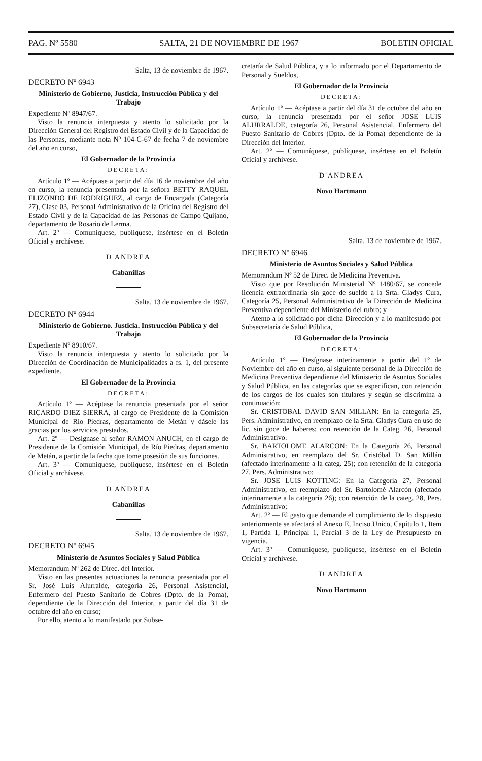PAG. Nº 5580 SALTA, 21 DE NOVIEMBRE DE 1967 BOLETIN OFICIAL
Salta, 13 de noviembre de 1967.
DECRETO Nº 6943
Ministerio de Gobierno, Justicia, Instrucción Pública y del Trabajo
Expediente Nº 8947/67.
Visto la renuncia interpuesta y atento lo solicitado por la Dirección General del Registro del Estado Civil y de la Capacidad de las Personas, mediante nota Nº 104-C-67 de fecha 7 de noviembre del año en curso,
El Gobernador de la Provincia
DECRETA:
Artículo 1º — Acéptase a partir del día 16 de noviembre del año en curso, la renuncia presentada por la señora BETTY RAQUEL ELIZONDO DE RODRIGUEZ, al cargo de Encargada (Categoría 27), Clase 03, Personal Administrativo de la Oficina del Registro del Estado Civil y de la Capacidad de las Personas de Campo Quijano, departamento de Rosario de Lerma.
Art. 2º — Comuníquese, publíquese, insértese en el Boletín Oficial y archívese.
D'ANDREA
Cabanillas
Salta, 13 de noviembre de 1967.
DECRETO Nº 6944
Ministerio de Gobierno. Justicia. Instrucción Pública y del Trabajo
Expediente Nº 8910/67.
Visto la renuncia interpuesta y atento lo solicitado por la Dirección de Coordinación de Municipalidades a fs. 1, del presente expediente.
El Gobernador de la Provincia
DECRETA:
Artículo 1º — Acéptase la renuncia presentada por el señor RICARDO DIEZ SIERRA, al cargo de Presidente de la Comisión Municipal de Río Piedras, departamento de Metán y dásele las gracias por los servicios prestados.
Art. 2º — Desígnase al señor RAMON ANUCH, en el cargo de Presidente de la Comisión Municipal, de Río Piedras, departamento de Metán, a partir de la fecha que tome posesión de sus funciones.
Art. 3º — Comuníquese, publíquese, insértese en el Boletín Oficial y archívese.
D'ANDREA
Cabanillas
Salta, 13 de noviembre de 1967.
DECRETO Nº 6945
Ministerio de Asuntos Sociales y Salud Pública
Memorandum Nº 262 de Direc. del Interior.
Visto en las presentes actuaciones la renuncia presentada por el Sr. José Luis Alurralde, categoría 26, Personal Asistencial, Enfermero del Puesto Sanitario de Cobres (Dpto. de la Poma), dependiente de la Dirección del Interior, a partir del día 31 de octubre del año en curso;
Por ello, atento a lo manifestado por Subse-
cretaría de Salud Pública, y a lo informado por el Departamento de Personal y Sueldos,
El Gobernador de la Provincia
DECRETA:
Artículo 1º — Acéptase a partir del día 31 de octubre del año en curso, la renuncia presentada por el señor JOSE LUIS ALURRALDE, categoría 26, Personal Asistencial, Enfermero del Puesto Sanitario de Cobres (Dpto. de la Poma) dependiente de la Dirección del Interior.
Art. 2º — Comuníquese, publíquese, insértese en el Boletín Oficial y archívese.
D'ANDREA
Novo Hartmann
Salta, 13 de noviembre de 1967.
DECRETO Nº 6946
Ministerio de Asuntos Sociales y Salud Pública
Memorandum Nº 52 de Direc. de Medicina Preventiva.
Visto que por Resolución Ministerial Nº 1480/67, se concede licencia extraordinaria sin goce de sueldo a la Srta. Gladys Cura, Categoría 25, Personal Administrativo de la Dirección de Medicina Preventiva dependiente del Ministerio del rubro; y
Atento a lo solicitado por dicha Dirección y a lo manifestado por Subsecretaría de Salud Pública,
El Gobernador de la Provincia
DECRETA:
Artículo 1º — Desígnase interinamente a partir del 1º de Noviembre del año en curso, al siguiente personal de la Dirección de Medicina Preventiva dependiente del Ministerio de Asuntos Sociales y Salud Pública, en las categorías que se especifican, con retención de los cargos de los cuales son titulares y según se discrimina a continuación:
Sr. CRISTOBAL DAVID SAN MILLAN: En la categoría 25, Pers. Administrativo, en reemplazo de la Srta. Gladys Cura en uso de lic. sin goce de haberes; con retención de la Categ. 26, Personal Administrativo.
Sr. BARTOLOME ALARCON: En la Categoría 26, Personal Administrativo, en reemplazo del Sr. Cristóbal D. San Millán (afectado interinamente a la categ. 25); con retención de la categoría 27, Pers. Administrativo;
Sr. JOSE LUIS KOTTING: En la Categoría 27, Personal Administrativo, en reemplazo del Sr. Bartolomé Alarcón (afectado interinamente a la categoría 26); con retención de la categ. 28, Pers. Administrativo;
Art. 2º — El gasto que demande el cumplimiento de lo dispuesto anteriormente se afectará al Anexo E, Inciso Unico, Capítulo 1, Item 1, Partida 1, Principal 1, Parcial 3 de la Ley de Presupuesto en vigencia.
Art. 3º — Comuníquese, publíquese, insértese en el Boletín Oficial y archívese.
D'ANDREA
Novo Hartmann